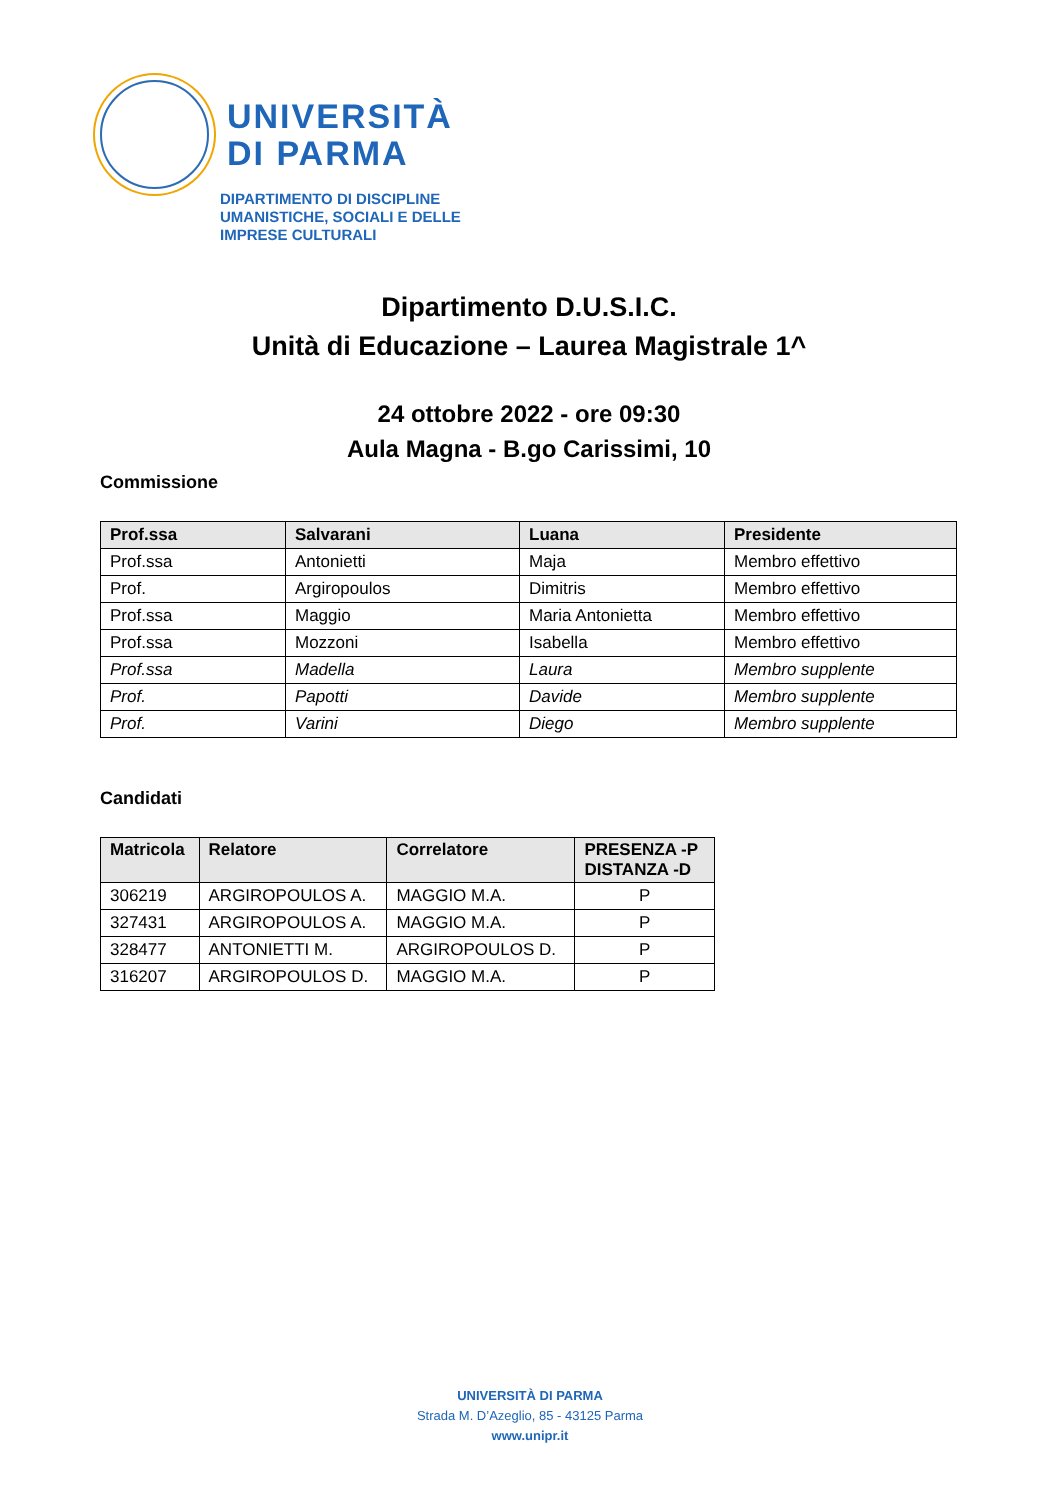UNIVERSITÀ
DI PARMA
DIPARTIMENTO DI DISCIPLINE
UMANISTICHE, SOCIALI E DELLE
IMPRESE CULTURALI
Dipartimento D.U.S.I.C.
Unità di Educazione – Laurea Magistrale 1^
24 ottobre 2022 - ore 09:30
Aula Magna - B.go Carissimi, 10
Commissione
| Prof.ssa | Salvarani | Luana | Presidente |
| --- | --- | --- | --- |
| Prof.ssa | Antonietti | Maja | Membro effettivo |
| Prof. | Argiropoulos | Dimitris | Membro effettivo |
| Prof.ssa | Maggio | Maria Antonietta | Membro effettivo |
| Prof.ssa | Mozzoni | Isabella | Membro effettivo |
| Prof.ssa | Madella | Laura | Membro supplente |
| Prof. | Papotti | Davide | Membro supplente |
| Prof. | Varini | Diego | Membro supplente |
Candidati
| Matricola | Relatore | Correlatore | PRESENZA -P DISTANZA -D |
| --- | --- | --- | --- |
| 306219 | ARGIROPOULOS A. | MAGGIO M.A. | P |
| 327431 | ARGIROPOULOS A. | MAGGIO M.A. | P |
| 328477 | ANTONIETTI M. | ARGIROPOULOS D. | P |
| 316207 | ARGIROPOULOS D. | MAGGIO M.A. | P |
UNIVERSITÀ DI PARMA
Strada M. D’Azeglio, 85 - 43125 Parma
www.unipr.it